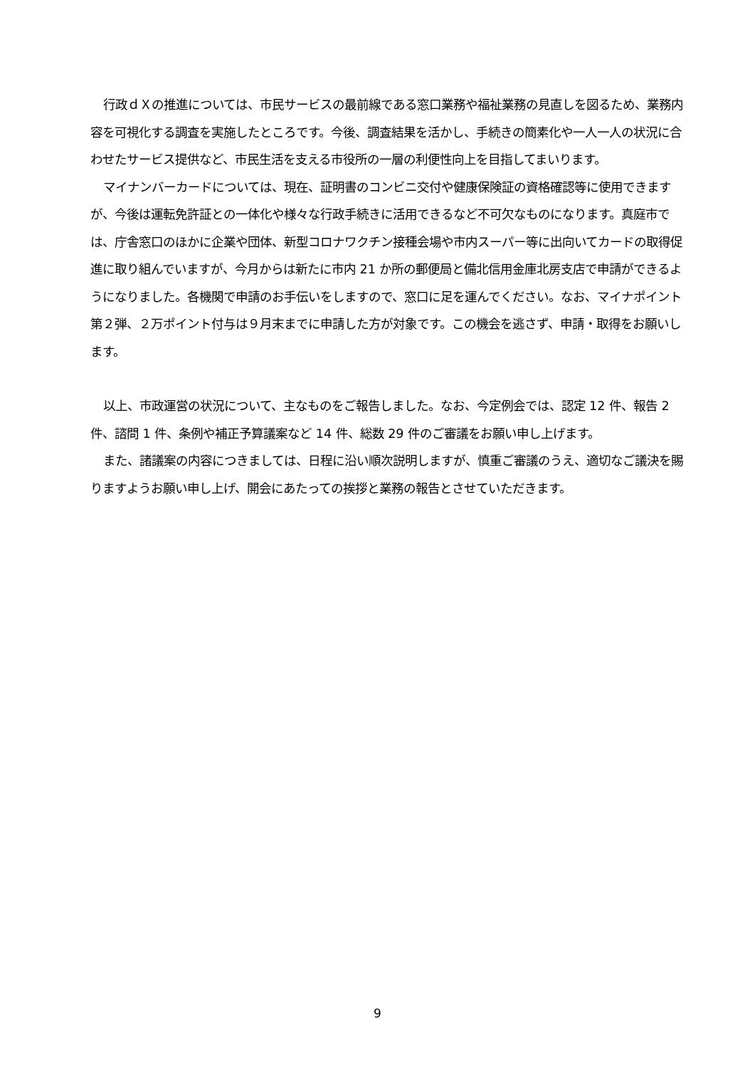行政ｄＸの推進については、市民サービスの最前線である窓口業務や福祉業務の見直しを図るため、業務内容を可視化する調査を実施したところです。今後、調査結果を活かし、手続きの簡素化や一人一人の状況に合わせたサービス提供など、市民生活を支える市役所の一層の利便性向上を目指してまいります。
マイナンバーカードについては、現在、証明書のコンビニ交付や健康保険証の資格確認等に使用できますが、今後は運転免許証との一体化や様々な行政手続きに活用できるなど不可欠なものになります。真庭市では、庁舎窓口のほかに企業や団体、新型コロナワクチン接種会場や市内スーパー等に出向いてカードの取得促進に取り組んでいますが、今月からは新たに市内 21 か所の郵便局と備北信用金庫北房支店で申請ができるようになりました。各機関で申請のお手伝いをしますので、窓口に足を運んでください。なお、マイナポイント第２弾、２万ポイント付与は９月末までに申請した方が対象です。この機会を逃さず、申請・取得をお願いします。
以上、市政運営の状況について、主なものをご報告しました。なお、今定例会では、認定 12 件、報告 2 件、諮問 1 件、条例や補正予算議案など 14 件、総数 29 件のご審議をお願い申し上げます。
また、諸議案の内容につきましては、日程に沿い順次説明しますが、慎重ご審議のうえ、適切なご議決を賜りますようお願い申し上げ、開会にあたっての挨拶と業務の報告とさせていただきます。
9